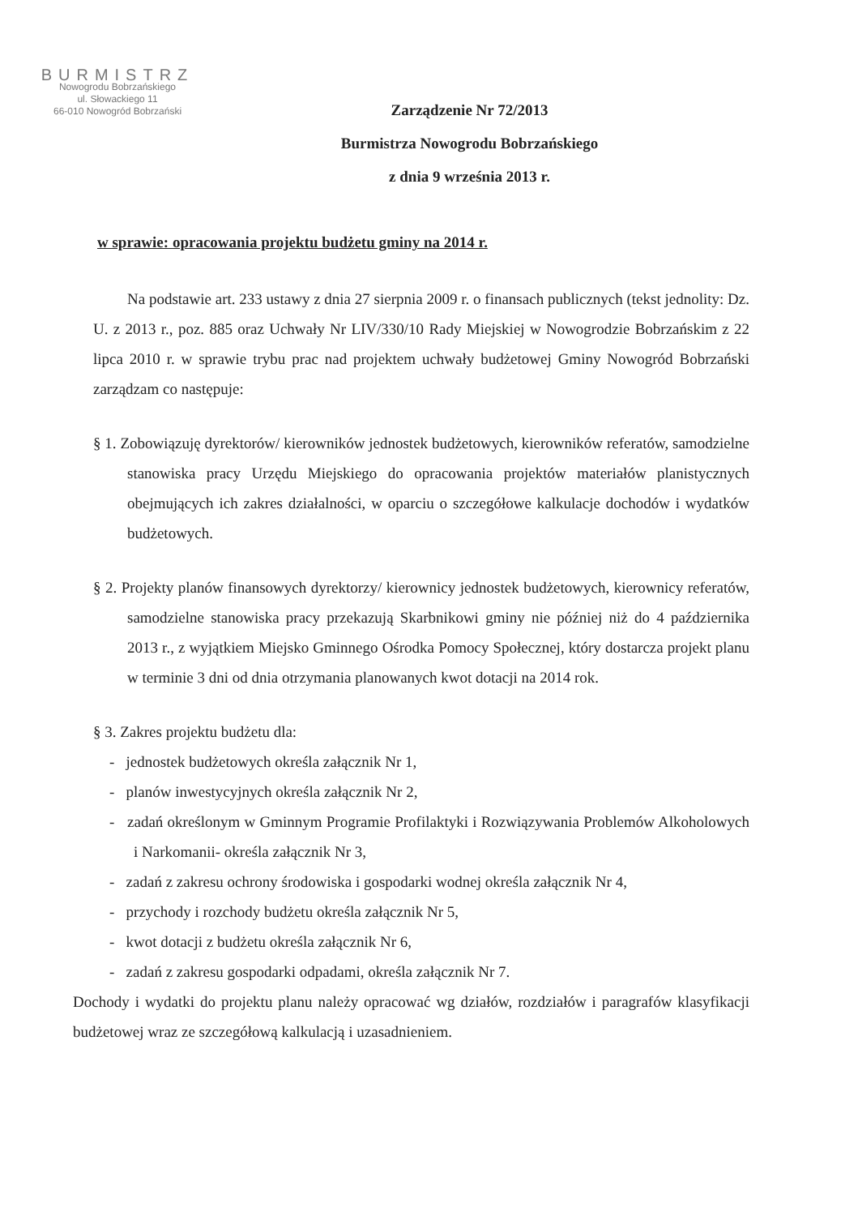BURMISTRZ
Nowogrodu Bobrzańskiego
ul. Słowackiego 11
66-010 Nowogród Bobrzański
Zarządzenie Nr 72/2013
Burmistrza Nowogrodu Bobrzańskiego
z dnia 9 września 2013 r.
w sprawie: opracowania projektu budżetu gminy na 2014 r.
Na podstawie art. 233 ustawy z dnia 27 sierpnia 2009 r. o finansach publicznych (tekst jednolity: Dz. U. z 2013 r., poz. 885 oraz Uchwały Nr LIV/330/10 Rady Miejskiej w Nowogrodzie Bobrzańskim z 22 lipca 2010 r. w sprawie trybu prac nad projektem uchwały budżetowej Gminy Nowogród Bobrzański zarządzam co następuje:
§ 1. Zobowiązuję dyrektorów/ kierowników jednostek budżetowych, kierowników referatów, samodzielne stanowiska pracy Urzędu Miejskiego do opracowania projektów materiałów planistycznych obejmujących ich zakres działalności, w oparciu o szczegółowe kalkulacje dochodów i wydatków budżetowych.
§ 2. Projekty planów finansowych dyrektorzy/ kierownicy jednostek budżetowych, kierownicy referatów, samodzielne stanowiska pracy przekazują Skarbnikowi gminy nie później niż do 4 października 2013 r., z wyjątkiem Miejsko Gminnego Ośrodka Pomocy Społecznej, który dostarcza projekt planu w terminie 3 dni od dnia otrzymania planowanych kwot dotacji na 2014 rok.
§ 3. Zakres projektu budżetu dla:
- jednostek budżetowych określa załącznik Nr 1,
- planów inwestycyjnych określa załącznik Nr 2,
- zadań określonym w Gminnym Programie Profilaktyki i Rozwiązywania Problemów Alkoholowych i Narkomanii- określa załącznik Nr 3,
- zadań z zakresu ochrony środowiska i gospodarki wodnej określa załącznik Nr 4,
- przychody i rozchody budżetu określa załącznik Nr 5,
- kwot dotacji z budżetu określa załącznik Nr 6,
- zadań z zakresu gospodarki odpadami, określa załącznik Nr 7.
Dochody i wydatki do projektu planu należy opracować wg działów, rozdziałów i paragrafów klasyfikacji budżetowej wraz ze szczegółową kalkulacją i uzasadnieniem.